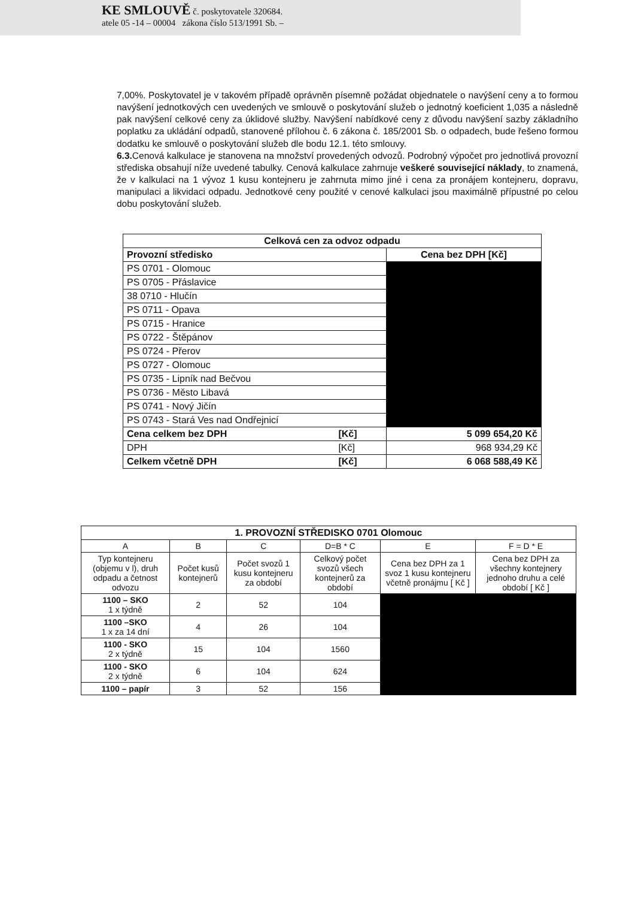KE SMLOUVĚ č. poskytovatele 320684.
atele 05 -14 – 00004 zákona číslo 513/1991 Sb. –
7,00%. Poskytovatel je v takovém případě oprávněn písemně požádat objednatele o navýšení ceny a to formou navýšení jednotkových cen uvedených ve smlouvě o poskytování služeb o jednotný koeficient 1,035 a následně pak navýšení celkové ceny za úklidové služby. Navýšení nabídkové ceny z důvodu navýšení sazby základního poplatku za ukládání odpadů, stanovené přílohou č. 6 zákona č. 185/2001 Sb. o odpadech, bude řešeno formou dodatku ke smlouvě o poskytování služeb dle bodu 12.1. této smlouvy.
6.3. Cenová kalkulace je stanovena na množství provedených odvozů. Podrobný výpočet pro jednotlivá provozní střediska obsahují níže uvedené tabulky. Cenová kalkulace zahrnuje veškeré související náklady, to znamená, že v kalkulaci na 1 vývoz 1 kusu kontejneru je zahrnuta mimo jiné i cena za pronájem kontejneru, dopravu, manipulaci a likvidaci odpadu. Jednotkové ceny použité v cenové kalkulaci jsou maximálně přípustné po celou dobu poskytování služeb.
| Celková cen za odvoz odpadu | | |
| --- | --- | --- |
| Provozní středisko | | Cena bez DPH [Kč] |
| PS 0701 - Olomouc | | |
| PS 0705 - Přáslavice | | |
| 38 0710 - Hlučín | | |
| PS 0711 - Opava | | |
| PS 0715 - Hranice | | |
| PS 0722 - Štěpánov | | |
| PS 0724 - Přerov | | |
| PS 0727 - Olomouc | | |
| PS 0735 - Lipník nad Bečvou | | |
| PS 0736 - Město Libavá | | |
| PS 0741 - Nový Jičín | | |
| PS 0743 - Stará Ves nad Ondřejnicí | | |
| Cena celkem bez DPH | [Kč] | 5 099 654,20 Kč |
| DPH | [Kč] | 968 934,29 Kč |
| Celkem včetně DPH | [Kč] | 6 068 588,49 Kč |
| 1. PROVOZNÍ STŘEDISKO 0701 Olomouc | | | | | |
| --- | --- | --- | --- | --- | --- |
| A | B | C | D=B * C | E | F = D * E |
| Typ kontejneru (objemu v l), druh odpadu a četnost odvozu | Počet kusů kontejnerů | Počet svozů 1 kusu kontejneru za období | Celkový počet svozů všech kontejnerů za období | Cena bez DPH za 1 svoz 1 kusu kontejneru včetně pronájmu [ Kč ] | Cena bez DPH za všechny kontejnery jednoho druhu a celé období [ Kč ] |
| 1100 – SKO 1 x týdně | 2 | 52 | 104 | | |
| 1100 –SKO 1 x za 14 dní | 4 | 26 | 104 | | |
| 1100 - SKO 2 x týdně | 15 | 104 | 1560 | | |
| 1100 - SKO 2 x týdně | 6 | 104 | 624 | | |
| 1100 – papír | 3 | 52 | 156 | | |